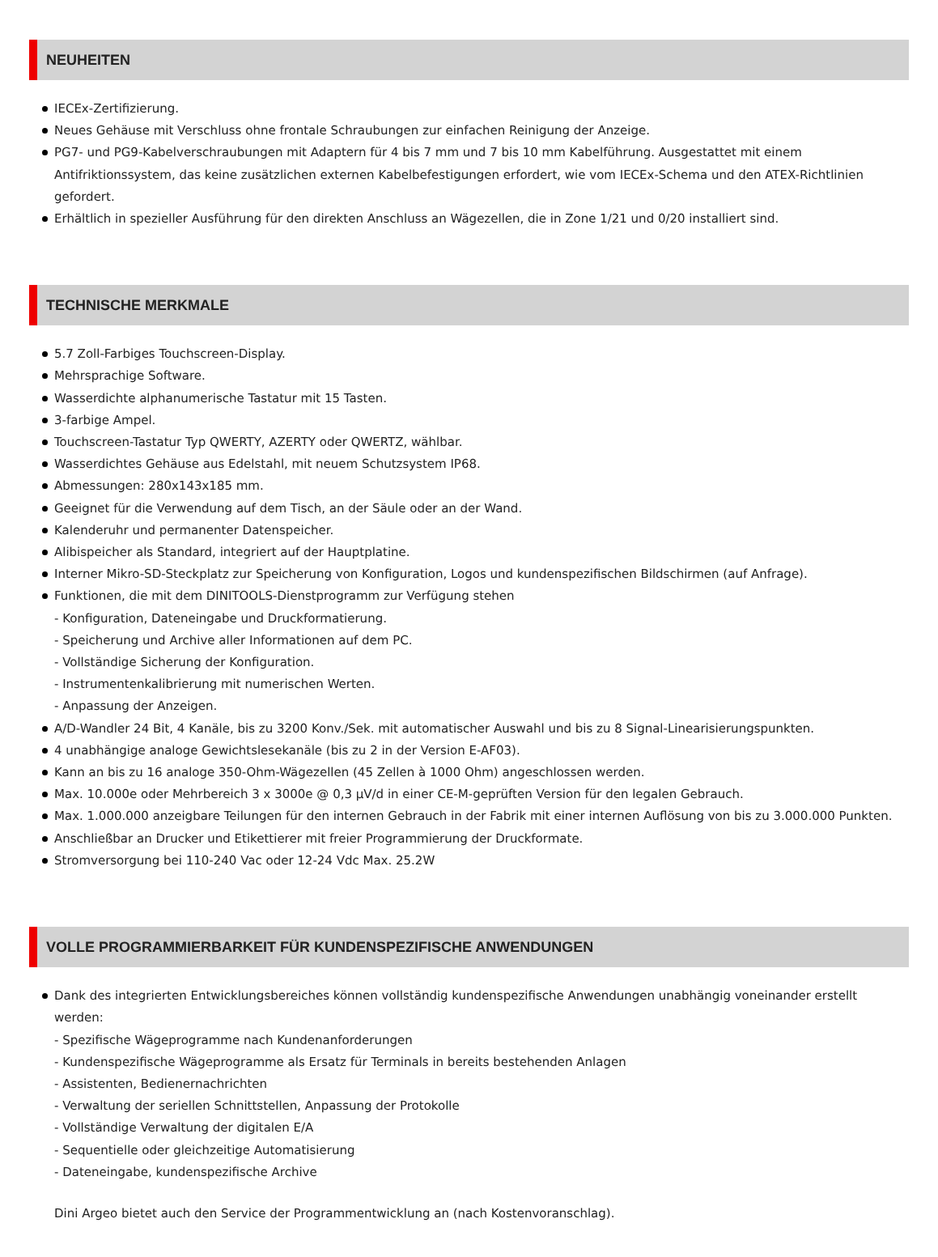NEUHEITEN
IECEx-Zertifizierung.
Neues Gehäuse mit Verschluss ohne frontale Schraubungen zur einfachen Reinigung der Anzeige.
PG7- und PG9-Kabelverschraubungen mit Adaptern für 4 bis 7 mm und 7 bis 10 mm Kabelführung. Ausgestattet mit einem Antifriktionssystem, das keine zusätzlichen externen Kabelbefestigungen erfordert, wie vom IECEx-Schema und den ATEX-Richtlinien gefordert.
Erhältlich in spezieller Ausführung für den direkten Anschluss an Wägezellen, die in Zone 1/21 und 0/20 installiert sind.
TECHNISCHE MERKMALE
5.7 Zoll-Farbiges Touchscreen-Display.
Mehrsprachige Software.
Wasserdichte alphanumerische Tastatur mit 15 Tasten.
3-farbige Ampel.
Touchscreen-Tastatur Typ QWERTY, AZERTY oder QWERTZ, wählbar.
Wasserdichtes Gehäuse aus Edelstahl, mit neuem Schutzsystem IP68.
Abmessungen: 280x143x185 mm.
Geeignet für die Verwendung auf dem Tisch, an der Säule oder an der Wand.
Kalenderuhr und permanenter Datenspeicher.
Alibispeicher als Standard, integriert auf der Hauptplatine.
Interner Mikro-SD-Steckplatz zur Speicherung von Konfiguration, Logos und kundenspezifischen Bildschirmen (auf Anfrage).
Funktionen, die mit dem DINITOOLS-Dienstprogramm zur Verfügung stehen
- Konfiguration, Dateneingabe und Druckformatierung.
- Speicherung und Archive aller Informationen auf dem PC.
- Vollständige Sicherung der Konfiguration.
- Instrumentenkalibrierung mit numerischen Werten.
- Anpassung der Anzeigen.
A/D-Wandler 24 Bit, 4 Kanäle, bis zu 3200 Konv./Sek. mit automatischer Auswahl und bis zu 8 Signal-Linearisierungspunkten.
4 unabhängige analoge Gewichtslesekanäle (bis zu 2 in der Version E-AF03).
Kann an bis zu 16 analoge 350-Ohm-Wägezellen (45 Zellen à 1000 Ohm) angeschlossen werden.
Max. 10.000e oder Mehrbereich 3 x 3000e @ 0,3 µV/d in einer CE-M-geprüften Version für den legalen Gebrauch.
Max. 1.000.000 anzeigbare Teilungen für den internen Gebrauch in der Fabrik mit einer internen Auflösung von bis zu 3.000.000 Punkten.
Anschließbar an Drucker und Etikettierer mit freier Programmierung der Druckformate.
Stromversorgung bei 110-240 Vac oder 12-24 Vdc Max. 25.2W
VOLLE PROGRAMMIERBARKEIT FÜR KUNDENSPEZIFISCHE ANWENDUNGEN
Dank des integrierten Entwicklungsbereiches können vollständig kundenspezifische Anwendungen unabhängig voneinander erstellt werden:
- Spezifische Wägeprogramme nach Kundenanforderungen
- Kundenspezifische Wägeprogramme als Ersatz für Terminals in bereits bestehenden Anlagen
- Assistenten, Bedienernachrichten
- Verwaltung der seriellen Schnittstellen, Anpassung der Protokolle
- Vollständige Verwaltung der digitalen E/A
- Sequentielle oder gleichzeitige Automatisierung
- Dateneingabe, kundenspezifische Archive
Dini Argeo bietet auch den Service der Programmentwicklung an (nach Kostenvoranschlag).